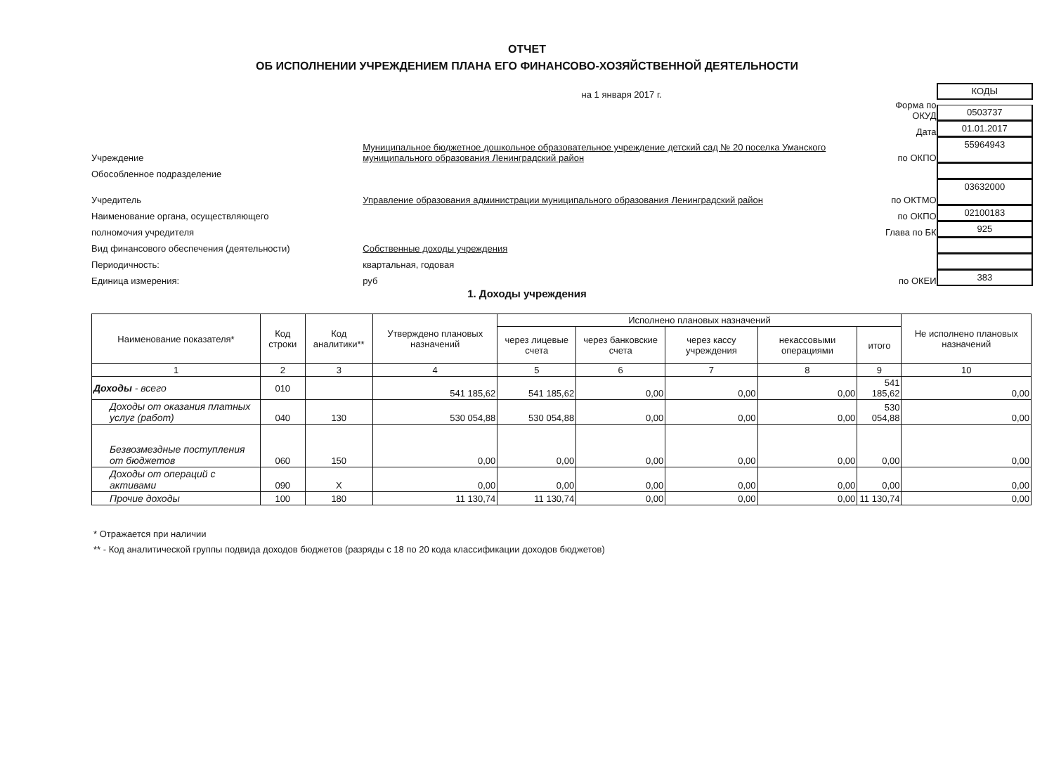ОТЧЕТ
ОБ ИСПОЛНЕНИИ УЧРЕЖДЕНИЕМ ПЛАНА ЕГО ФИНАНСОВО-ХОЗЯЙСТВЕННОЙ ДЕЯТЕЛЬНОСТИ
на 1 января 2017 г.
КОДЫ
Форма по ОКУД
0503737
Дата
01.01.2017
Учреждение
Муниципальное бюджетное дошкольное образовательное учреждение детский сад № 20 поселка Уманского муниципального образования Ленинградский район
по ОКПО
55964943
Обособленное подразделение
Учредитель
Управление образования администрации муниципального образования Ленинградский район
по ОКТМО
03632000
Наименование органа, осуществляющего
по ОКПО
02100183
полномочия учредителя
Глава по БК
925
Вид финансового обеспечения (деятельности)
Собственные доходы учреждения
Периодичность:
квартальная, годовая
Единица измерения:
руб
по ОКЕИ
383
1. Доходы учреждения
| Наименование показателя* | Код строки | Код аналитики** | Утверждено плановых назначений | Исполнено плановых назначений | | | | | Не исполнено плановых назначений |
| --- | --- | --- | --- | --- | --- | --- | --- | --- | --- |
| | | | | через лицевые счета | через банковские счета | через кассу учреждения | некассовыми операциями | итого | |
| 1 | 2 | 3 | 4 | 5 | 6 | 7 | 8 | 9 | 10 |
| Доходы - всего | 010 | | 541 185,62 | 541 185,62 | 0,00 | 0,00 | 0,00 | 541 185,62 | 0,00 |
| Доходы от оказания платных услуг (работ) | 040 | 130 | 530 054,88 | 530 054,88 | 0,00 | 0,00 | 0,00 | 530 054,88 | 0,00 |
| Безвозмездные поступления от бюджетов | 060 | 150 | 0,00 | 0,00 | 0,00 | 0,00 | 0,00 | 0,00 | 0,00 |
| Доходы от операций с активами | 090 | X | 0,00 | 0,00 | 0,00 | 0,00 | 0,00 | 0,00 | 0,00 |
| Прочие доходы | 100 | 180 | 11 130,74 | 11 130,74 | 0,00 | 0,00 | 0,00 | 11 130,74 | 0,00 |
* Отражается при наличии
** - Код аналитической группы подвида доходов бюджетов (разряды с 18 по 20 кода классификации доходов бюджетов)